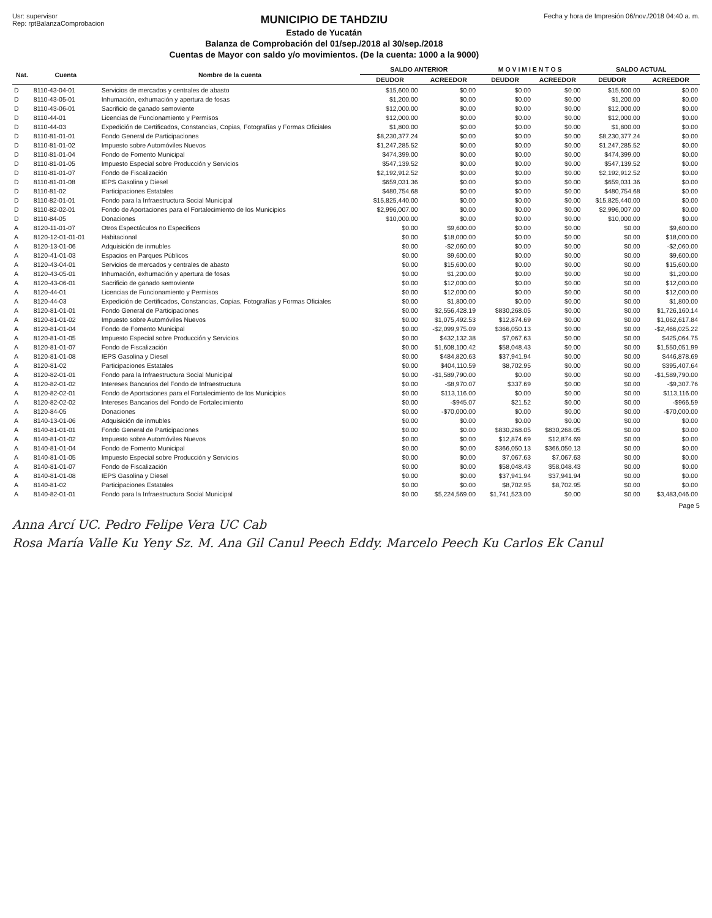Usr: supervisor
Rep: rptBalanzaComprobacion
MUNICIPIO DE TAHDZIU
Estado de Yucatán
Balanza de Comprobación del 01/sep./2018 al 30/sep./2018
Cuentas de Mayor con saldo y/o movimientos. (De la cuenta: 1000 a la 9000)
Fecha y hora de Impresión 06/nov./2018 04:40 a. m.
| Nat. | Cuenta | Nombre de la cuenta | SALDO ANTERIOR | | M O V I M I E N T O S | | SALDO ACTUAL | |
| --- | --- | --- | --- | --- | --- | --- | --- | --- |
| | | | DEUDOR | ACREEDOR | DEUDOR | ACREEDOR | DEUDOR | ACREEDOR |
| D | 8110-43-04-01 | Servicios de mercados y centrales de abasto | $15,600.00 | $0.00 | $0.00 | $0.00 | $15,600.00 | $0.00 |
| D | 8110-43-05-01 | Inhumación, exhumación y apertura de fosas | $1,200.00 | $0.00 | $0.00 | $0.00 | $1,200.00 | $0.00 |
| D | 8110-43-06-01 | Sacrificio de ganado semoviente | $12,000.00 | $0.00 | $0.00 | $0.00 | $12,000.00 | $0.00 |
| D | 8110-44-01 | Licencias de Funcionamiento y Permisos | $12,000.00 | $0.00 | $0.00 | $0.00 | $12,000.00 | $0.00 |
| D | 8110-44-03 | Expedición de Certificados, Constancias, Copias, Fotografías y Formas Oficiales | $1,800.00 | $0.00 | $0.00 | $0.00 | $1,800.00 | $0.00 |
| D | 8110-81-01-01 | Fondo General de Participaciones | $8,230,377.24 | $0.00 | $0.00 | $0.00 | $8,230,377.24 | $0.00 |
| D | 8110-81-01-02 | Impuesto sobre Automóviles Nuevos | $1,247,285.52 | $0.00 | $0.00 | $0.00 | $1,247,285.52 | $0.00 |
| D | 8110-81-01-04 | Fondo de Fomento Municipal | $474,399.00 | $0.00 | $0.00 | $0.00 | $474,399.00 | $0.00 |
| D | 8110-81-01-05 | Impuesto Especial sobre Producción y Servicios | $547,139.52 | $0.00 | $0.00 | $0.00 | $547,139.52 | $0.00 |
| D | 8110-81-01-07 | Fondo de Fiscalización | $2,192,912.52 | $0.00 | $0.00 | $0.00 | $2,192,912.52 | $0.00 |
| D | 8110-81-01-08 | IEPS Gasolina y Diesel | $659,031.36 | $0.00 | $0.00 | $0.00 | $659,031.36 | $0.00 |
| D | 8110-81-02 | Participaciones Estatales | $480,754.68 | $0.00 | $0.00 | $0.00 | $480,754.68 | $0.00 |
| D | 8110-82-01-01 | Fondo para la Infraestructura Social Municipal | $15,825,440.00 | $0.00 | $0.00 | $0.00 | $15,825,440.00 | $0.00 |
| D | 8110-82-02-01 | Fondo de Aportaciones para el Fortalecimiento de los Municipios | $2,996,007.00 | $0.00 | $0.00 | $0.00 | $2,996,007.00 | $0.00 |
| D | 8110-84-05 | Donaciones | $10,000.00 | $0.00 | $0.00 | $0.00 | $10,000.00 | $0.00 |
| A | 8120-11-01-07 | Otros Espectáculos no Especificos | $0.00 | $9,600.00 | $0.00 | $0.00 | $0.00 | $9,600.00 |
| A | 8120-12-01-01-01 | Habitacional | $0.00 | $18,000.00 | $0.00 | $0.00 | $0.00 | $18,000.00 |
| A | 8120-13-01-06 | Adquisición de inmubles | $0.00 | -$2,060.00 | $0.00 | $0.00 | $0.00 | -$2,060.00 |
| A | 8120-41-01-03 | Espacios en Parques Públicos | $0.00 | $9,600.00 | $0.00 | $0.00 | $0.00 | $9,600.00 |
| A | 8120-43-04-01 | Servicios de mercados y centrales de abasto | $0.00 | $15,600.00 | $0.00 | $0.00 | $0.00 | $15,600.00 |
| A | 8120-43-05-01 | Inhumación, exhumación y apertura de fosas | $0.00 | $1,200.00 | $0.00 | $0.00 | $0.00 | $1,200.00 |
| A | 8120-43-06-01 | Sacrificio de ganado semoviente | $0.00 | $12,000.00 | $0.00 | $0.00 | $0.00 | $12,000.00 |
| A | 8120-44-01 | Licencias de Funcionamiento y Permisos | $0.00 | $12,000.00 | $0.00 | $0.00 | $0.00 | $12,000.00 |
| A | 8120-44-03 | Expedición de Certificados, Constancias, Copias, Fotografías y Formas Oficiales | $0.00 | $1,800.00 | $0.00 | $0.00 | $0.00 | $1,800.00 |
| A | 8120-81-01-01 | Fondo General de Participaciones | $0.00 | $2,556,428.19 | $830,268.05 | $0.00 | $0.00 | $1,726,160.14 |
| A | 8120-81-01-02 | Impuesto sobre Automóviles Nuevos | $0.00 | $1,075,492.53 | $12,874.69 | $0.00 | $0.00 | $1,062,617.84 |
| A | 8120-81-01-04 | Fondo de Fomento Municipal | $0.00 | -$2,099,975.09 | $366,050.13 | $0.00 | $0.00 | -$2,466,025.22 |
| A | 8120-81-01-05 | Impuesto Especial sobre Producción y Servicios | $0.00 | $432,132.38 | $7,067.63 | $0.00 | $0.00 | $425,064.75 |
| A | 8120-81-01-07 | Fondo de Fiscalización | $0.00 | $1,608,100.42 | $58,048.43 | $0.00 | $0.00 | $1,550,051.99 |
| A | 8120-81-01-08 | IEPS Gasolina y Diesel | $0.00 | $484,820.63 | $37,941.94 | $0.00 | $0.00 | $446,878.69 |
| A | 8120-81-02 | Participaciones Estatales | $0.00 | $404,110.59 | $8,702.95 | $0.00 | $0.00 | $395,407.64 |
| A | 8120-82-01-01 | Fondo para la Infraestructura Social Municipal | $0.00 | -$1,589,790.00 | $0.00 | $0.00 | $0.00 | -$1,589,790.00 |
| A | 8120-82-01-02 | Intereses Bancarios del Fondo de Infraestructura | $0.00 | -$8,970.07 | $337.69 | $0.00 | $0.00 | -$9,307.76 |
| A | 8120-82-02-01 | Fondo de Aportaciones para el Fortalecimiento de los Municipios | $0.00 | $113,116.00 | $0.00 | $0.00 | $0.00 | $113,116.00 |
| A | 8120-82-02-02 | Intereses Bancarios del Fondo de Fortalecimiento | $0.00 | -$945.07 | $21.52 | $0.00 | $0.00 | -$966.59 |
| A | 8120-84-05 | Donaciones | $0.00 | -$70,000.00 | $0.00 | $0.00 | $0.00 | -$70,000.00 |
| A | 8140-13-01-06 | Adquisición de inmubles | $0.00 | $0.00 | $0.00 | $0.00 | $0.00 | $0.00 |
| A | 8140-81-01-01 | Fondo General de Participaciones | $0.00 | $0.00 | $830,268.05 | $830,268.05 | $0.00 | $0.00 |
| A | 8140-81-01-02 | Impuesto sobre Automóviles Nuevos | $0.00 | $0.00 | $12,874.69 | $12,874.69 | $0.00 | $0.00 |
| A | 8140-81-01-04 | Fondo de Fomento Municipal | $0.00 | $0.00 | $366,050.13 | $366,050.13 | $0.00 | $0.00 |
| A | 8140-81-01-05 | Impuesto Especial sobre Producción y Servicios | $0.00 | $0.00 | $7,067.63 | $7,067.63 | $0.00 | $0.00 |
| A | 8140-81-01-07 | Fondo de Fiscalización | $0.00 | $0.00 | $58,048.43 | $58,048.43 | $0.00 | $0.00 |
| A | 8140-81-01-08 | IEPS Gasolina y Diesel | $0.00 | $0.00 | $37,941.94 | $37,941.94 | $0.00 | $0.00 |
| A | 8140-81-02 | Participaciones Estatales | $0.00 | $0.00 | $8,702.95 | $8,702.95 | $0.00 | $0.00 |
| A | 8140-82-01-01 | Fondo para la Infraestructura Social Municipal | $0.00 | $5,224,569.00 | $1,741,523.00 | $0.00 | $0.00 | $3,483,046.00 |
Page 5
Anna Arcí UC. Pedro Felipe Vera UC Cab
Rosa María Valle Ku Yeny Sz. M. Ana Gil Canul Peech Eddy. Marcelo Peech Ku Carlos Ek Canul